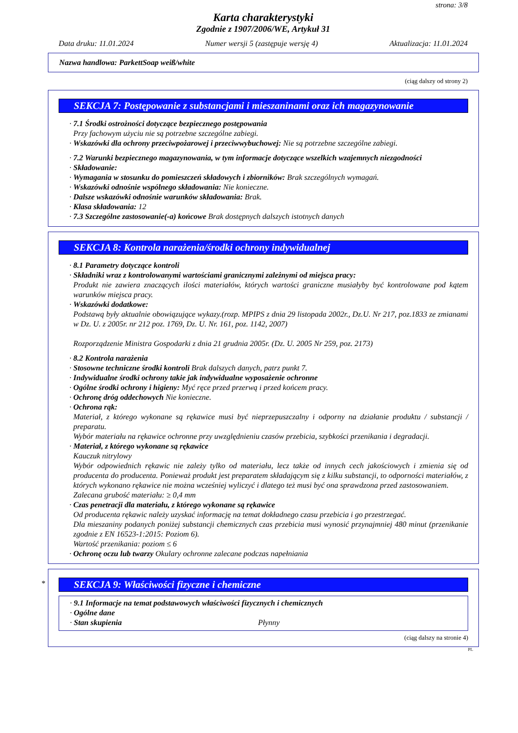strona: 3/8
Karta charakterystyki
Zgodnie z 1907/2006/WE, Artykuł 31
Data druku: 11.01.2024 Numer wersji 5 (zastępuje wersję 4) Aktualizacja: 11.01.2024
Nazwa handlowa: ParkettSoap weiß/white
(ciąg dalszy od strony 2)
SEKCJA 7: Postępowanie z substancjami i mieszaninami oraz ich magazynowanie
· 7.1 Środki ostrożności dotyczące bezpiecznego postępowania
Przy fachowym użyciu nie są potrzebne szczególne zabiegi.
· Wskazówki dla ochrony przeciwpożarowej i przeciwwybuchowej: Nie są potrzebne szczególne zabiegi.
· 7.2 Warunki bezpiecznego magazynowania, w tym informacje dotyczące wszelkich wzajemnych niezgodności
· Składowanie:
· Wymagania w stosunku do pomieszczeń składowych i zbiorników: Brak szczególnych wymagań.
· Wskazówki odnośnie wspólnego składowania: Nie konieczne.
· Dalsze wskazówki odnośnie warunków składowania: Brak.
· Klasa składowania: 12
· 7.3 Szczególne zastosowanie(-a) końcowe Brak dostępnych dalszych istotnych danych
SEKCJA 8: Kontrola narażenia/środki ochrony indywidualnej
· 8.1 Parametry dotyczące kontroli
· Składniki wraz z kontrolowanymi wartościami granicznymi zależnymi od miejsca pracy:
Produkt nie zawiera znaczących ilości materiałów, których wartości graniczne musiałyby być kontrolowane pod kątem warunków miejsca pracy.
· Wskazówki dodatkowe:
Podstawą były aktualnie obowiązujące wykazy.(rozp. MPIPS z dnia 29 listopada 2002r., Dz.U. Nr 217, poz.1833 ze zmianami w Dz. U. z 2005r. nr 212 poz. 1769, Dz. U. Nr. 161, poz. 1142, 2007)
Rozporządzenie Ministra Gospodarki z dnia 21 grudnia 2005r. (Dz. U. 2005 Nr 259, poz. 2173)
· 8.2 Kontrola narażenia
· Stosowne techniczne środki kontroli Brak dalszych danych, patrz punkt 7.
· Indywidualne środki ochrony takie jak indywidualne wyposażenie ochronne
· Ogólne środki ochrony i higieny: Myć ręce przed przerwą i przed końcem pracy.
· Ochronę dróg oddechowych Nie konieczne.
· Ochrona rąk:
Materiał, z którego wykonane są rękawice musi być nieprzepuszczalny i odporny na działanie produktu / substancji / preparatu.
Wybór materiału na rękawice ochronne przy uwzględnieniu czasów przebicia, szybkości przenikania i degradacji.
· Materiał, z którego wykonane są rękawice
Kauczuk nitrylowy
Wybór odpowiednich rękawic nie zależy tylko od materiału, lecz także od innych cech jakościowych i zmienia się od producenta do producenta. Ponieważ produkt jest preparatem składającym się z kilku substancji, to odporności materiałów, z których wykonano rękawice nie można wcześniej wyliczyć i dlatego też musi być ona sprawdzona przed zastosowaniem.
Zalecana grubość materiału: ≥ 0,4 mm
· Czas penetracji dla materiału, z którego wykonane są rękawice
Od producenta rękawic należy uzyskać informację na temat dokładnego czasu przebicia i go przestrzegać.
Dla mieszaniny podanych poniżej substancji chemicznych czas przebicia musi wynosić przynajmniej 480 minut (przenikanie zgodnie z EN 16523-1:2015: Poziom 6).
Wartość przenikania: poziom ≤ 6
· Ochronę oczu lub twarzy Okulary ochronne zalecane podczas napełniania
*
SEKCJA 9: Właściwości fizyczne i chemiczne
· 9.1 Informacje na temat podstawowych właściwości fizycznych i chemicznych
· Ogólne dane
· Stan skupienia Płynny
(ciąg dalszy na stronie 4)
PL